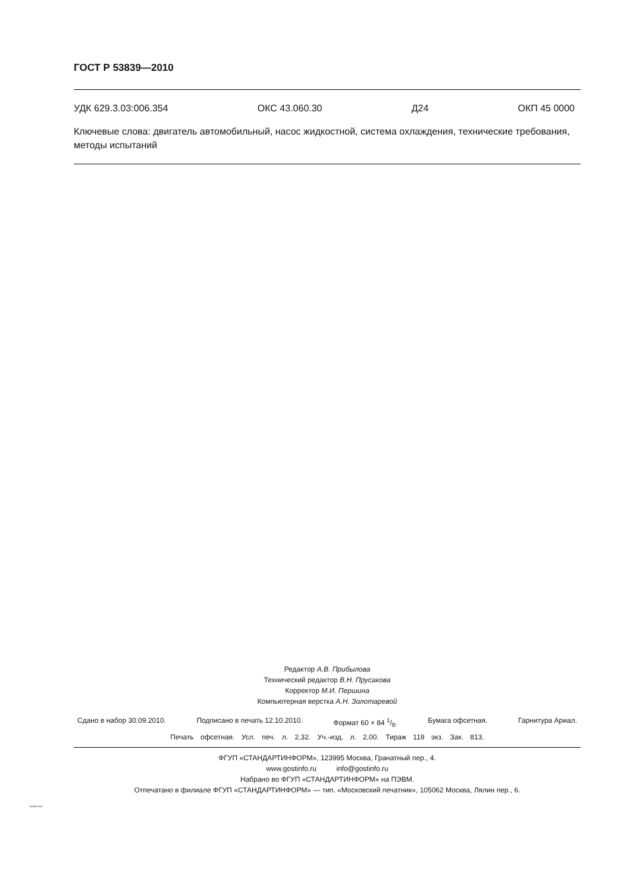ГОСТ Р 53839—2010
УДК 629.3.03:006.354 ОКС 43.060.30 Д24 ОКП 45 0000
Ключевые слова: двигатель автомобильный, насос жидкостной, система охлаждения, технические требования, методы испытаний
Редактор А.В. Прибылова
Технический редактор В.Н. Прусакова
Корректор М.И. Першина
Компьютерная верстка А.Н. Золотаревой
Сдано в набор 30.09.2010. Подписано в печать 12.10.2010. Формат 60 × 84 1/8. Бумага офсетная. Гарнитура Ариал.
Печать офсетная. Усл. печ. л. 2,32. Уч.-изд. л. 2,00. Тираж 119 экз. Зак. 813.
ФГУП «СТАНДАРТИНФОРМ», 123995 Москва, Гранатный пер., 4.
www.gostinfo.ru info@gostinfo.ru
Набрано во ФГУП «СТАНДАРТИНФОРМ» на ПЭВМ.
Отпечатано в филиале ФГУП «СТАНДАРТИНФОРМ» — тип. «Московский печатник», 105062 Москва, Лялин пер., 6.
53839-2010